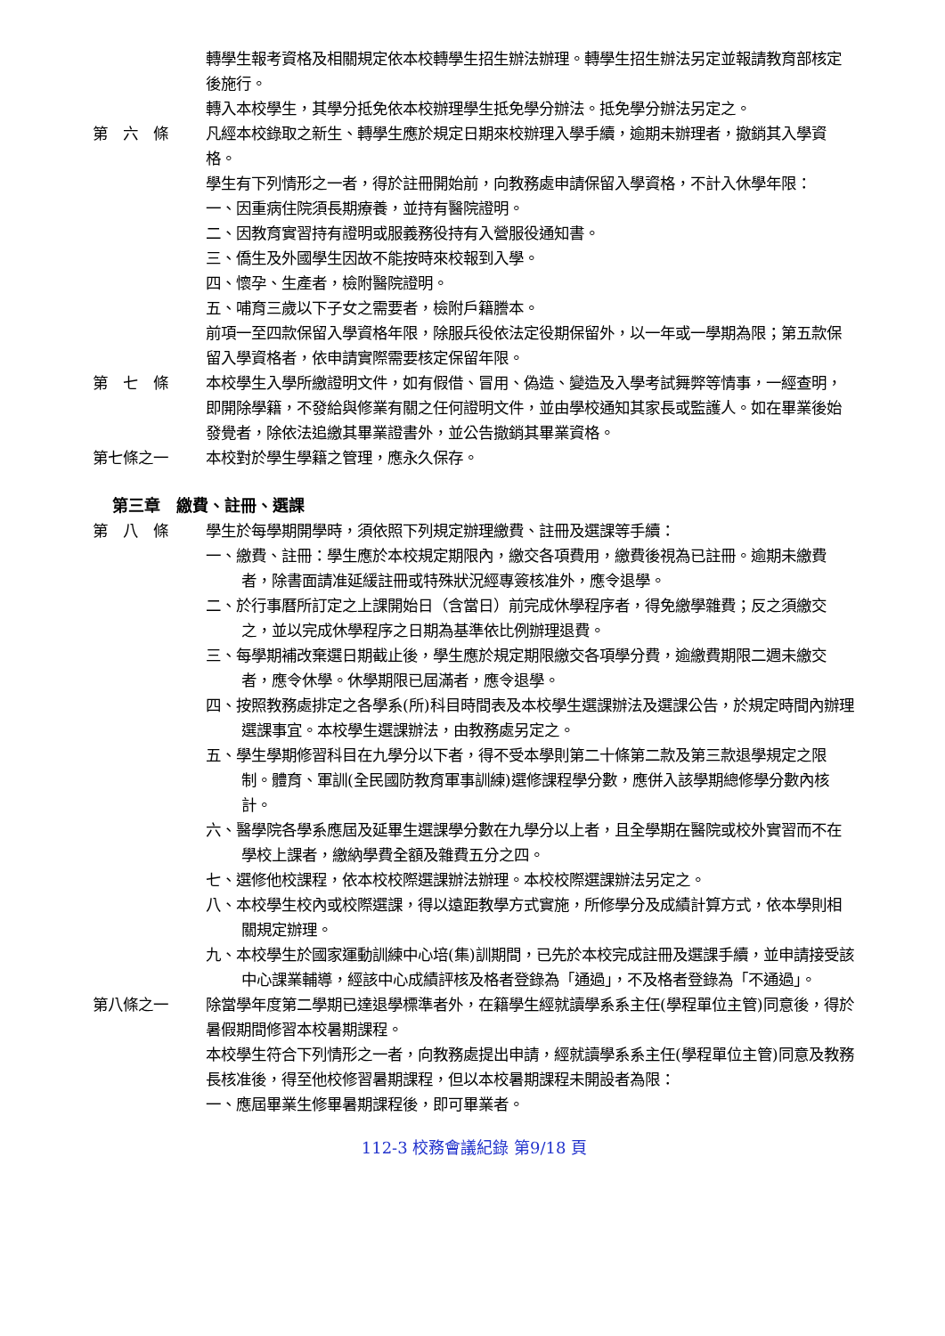轉學生報考資格及相關規定依本校轉學生招生辦法辦理。轉學生招生辦法另定並報請教育部核定後施行。
轉入本校學生，其學分抵免依本校辦理學生抵免學分辦法。抵免學分辦法另定之。
第　六　條 凡經本校錄取之新生、轉學生應於規定日期來校辦理入學手續，逾期未辦理者，撤銷其入學資格。
學生有下列情形之一者，得於註冊開始前，向教務處申請保留入學資格，不計入休學年限：
一、因重病住院須長期療養，並持有醫院證明。
二、因教育實習持有證明或服義務役持有入營服役通知書。
三、僑生及外國學生因故不能按時來校報到入學。
四、懷孕、生產者，檢附醫院證明。
五、哺育三歲以下子女之需要者，檢附戶籍謄本。
前項一至四款保留入學資格年限，除服兵役依法定役期保留外，以一年或一學期為限；第五款保留入學資格者，依申請實際需要核定保留年限。
第　七　條 本校學生入學所繳證明文件，如有假借、冒用、偽造、變造及入學考試舞弊等情事，一經查明，即開除學籍，不發給與修業有關之任何證明文件，並由學校通知其家長或監護人。如在畢業後始發覺者，除依法追繳其畢業證書外，並公告撤銷其畢業資格。
第七條之一 本校對於學生學籍之管理，應永久保存。
第三章　繳費、註冊、選課
第　八　條 學生於每學期開學時，須依照下列規定辦理繳費、註冊及選課等手續：
一、繳費、註冊：學生應於本校規定期限內，繳交各項費用，繳費後視為已註冊。逾期未繳費者，除書面請准延緩註冊或特殊狀況經專簽核准外，應令退學。
二、於行事曆所訂定之上課開始日（含當日）前完成休學程序者，得免繳學雜費；反之須繳交之，並以完成休學程序之日期為基準依比例辦理退費。
三、每學期補改棄選日期截止後，學生應於規定期限繳交各項學分費，逾繳費期限二週未繳交者，應令休學。休學期限已屆滿者，應令退學。
四、按照教務處排定之各學系(所)科目時間表及本校學生選課辦法及選課公告，於規定時間內辦理選課事宜。本校學生選課辦法，由教務處另定之。
五、學生學期修習科目在九學分以下者，得不受本學則第二十條第二款及第三款退學規定之限制。體育、軍訓(全民國防教育軍事訓練)選修課程學分數，應併入該學期總修學分數內核計。
六、醫學院各學系應屆及延畢生選課學分數在九學分以上者，且全學期在醫院或校外實習而不在學校上課者，繳納學費全額及雜費五分之四。
七、選修他校課程，依本校校際選課辦法辦理。本校校際選課辦法另定之。
八、本校學生校內或校際選課，得以遠距教學方式實施，所修學分及成績計算方式，依本學則相關規定辦理。
九、本校學生於國家運動訓練中心培(集)訓期間，已先於本校完成註冊及選課手續，並申請接受該中心課業輔導，經該中心成績評核及格者登錄為「通過」，不及格者登錄為「不通過」。
第八條之一 除當學年度第二學期已達退學標準者外，在籍學生經就讀學系系主任(學程單位主管)同意後，得於暑假期間修習本校暑期課程。
本校學生符合下列情形之一者，向教務處提出申請，經就讀學系系主任(學程單位主管)同意及教務長核准後，得至他校修習暑期課程，但以本校暑期課程未開設者為限：
一、應屆畢業生修畢暑期課程後，即可畢業者。
112-3 校務會議紀錄 第9/18 頁